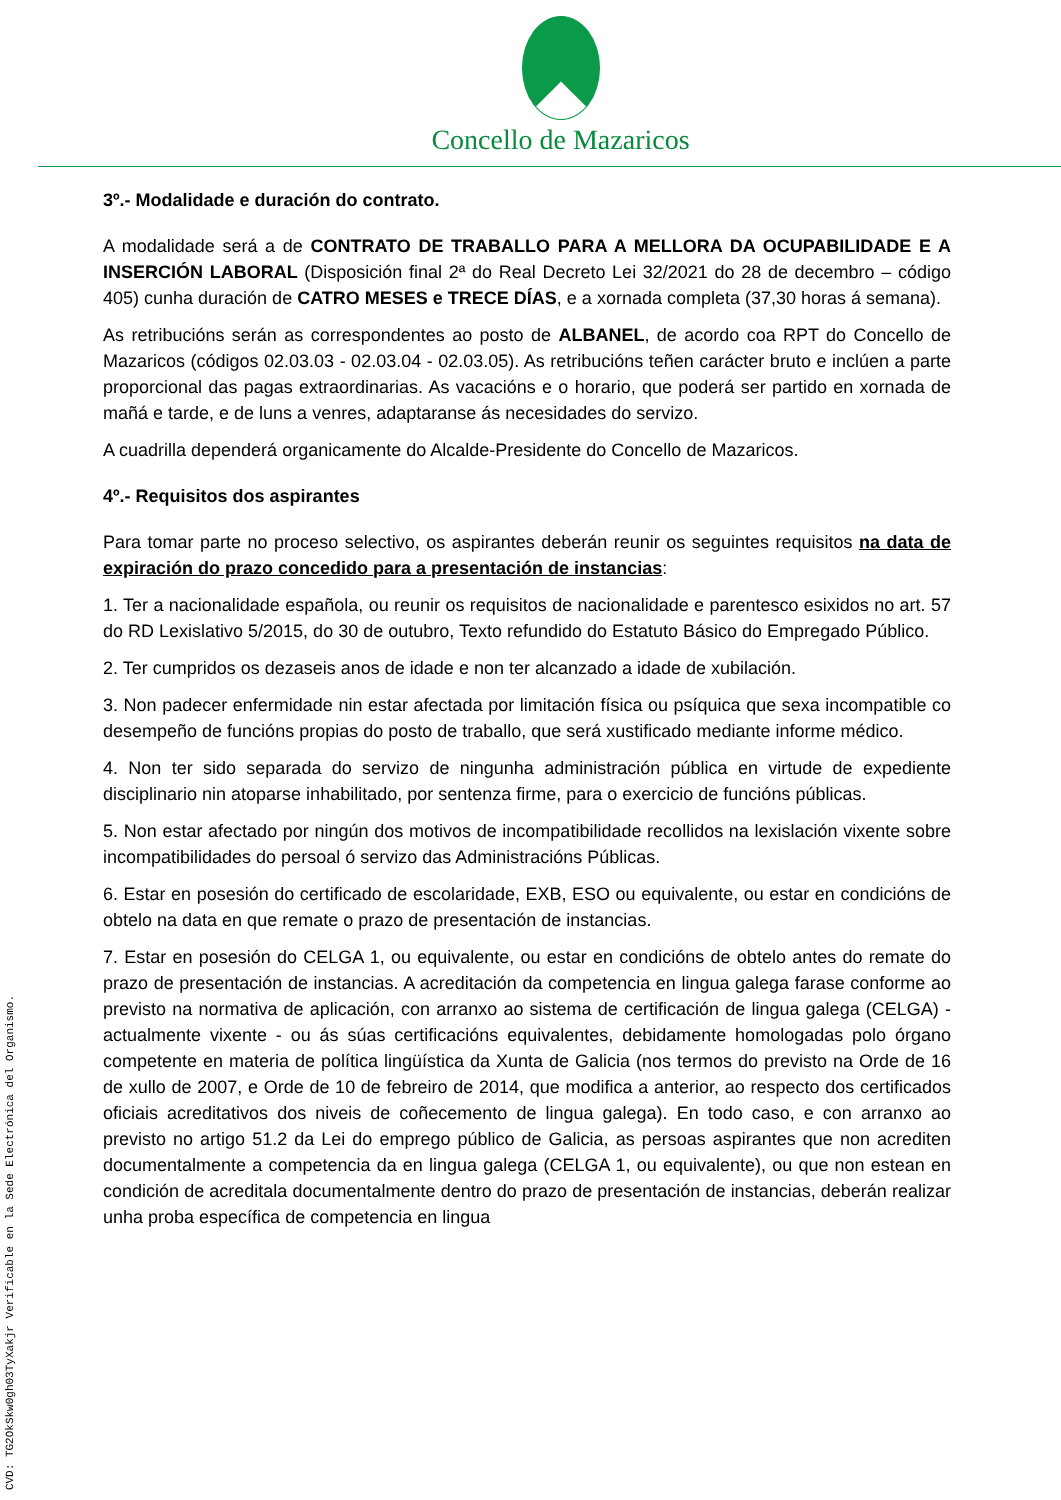Concello de Mazaricos
3º.- Modalidade e duración do contrato.
A modalidade será a de CONTRATO DE TRABALLO PARA A MELLORA DA OCUPABILIDADE E A INSERCIÓN LABORAL (Disposición final 2ª do Real Decreto Lei 32/2021 do 28 de decembro – código 405) cunha duración de CATRO MESES e TRECE DÍAS, e a xornada completa (37,30 horas á semana).
As retribucións serán as correspondentes ao posto de ALBANEL, de acordo coa RPT do Concello de Mazaricos (códigos 02.03.03 - 02.03.04 - 02.03.05). As retribucións teñen carácter bruto e inclúen a parte proporcional das pagas extraordinarias. As vacacións e o horario, que poderá ser partido en xornada de mañá e tarde, e de luns a venres, adaptaranse ás necesidades do servizo.
A cuadrilla dependerá organicamente do Alcalde-Presidente do Concello de Mazaricos.
4º.- Requisitos dos aspirantes
Para tomar parte no proceso selectivo, os aspirantes deberán reunir os seguintes requisitos na data de expiración do prazo concedido para a presentación de instancias:
1. Ter a nacionalidade española, ou reunir os requisitos de nacionalidade e parentesco esixidos no art. 57 do RD Lexislativo 5/2015, do 30 de outubro, Texto refundido do Estatuto Básico do Empregado Público.
2. Ter cumpridos os dezaseis anos de idade e non ter alcanzado a idade de xubilación.
3. Non padecer enfermidade nin estar afectada por limitación física ou psíquica que sexa incompatible co desempeño de funcións propias do posto de traballo, que será xustificado mediante informe médico.
4. Non ter sido separada do servizo de ningunha administración pública en virtude de expediente disciplinario nin atoparse inhabilitado, por sentenza firme, para o exercicio de funcións públicas.
5. Non estar afectado por ningún dos motivos de incompatibilidade recollidos na lexislación vixente sobre incompatibilidades do persoal ó servizo das Administracións Públicas.
6. Estar en posesión do certificado de escolaridade, EXB, ESO ou equivalente, ou estar en condicións de obtelo na data en que remate o prazo de presentación de instancias.
7. Estar en posesión do CELGA 1, ou equivalente, ou estar en condicións de obtelo antes do remate do prazo de presentación de instancias. A acreditación da competencia en lingua galega farase conforme ao previsto na normativa de aplicación, con arranxo ao sistema de certificación de lingua galega (CELGA) - actualmente vixente - ou ás súas certificacións equivalentes, debidamente homologadas polo órgano competente en materia de política lingüística da Xunta de Galicia (nos termos do previsto na Orde de 16 de xullo de 2007, e Orde de 10 de febreiro de 2014, que modifica a anterior, ao respecto dos certificados oficiais acreditativos dos niveis de coñecemento de lingua galega). En todo caso, e con arranxo ao previsto no artigo 51.2 da Lei do emprego público de Galicia, as persoas aspirantes que non acrediten documentalmente a competencia da en lingua galega (CELGA 1, ou equivalente), ou que non estean en condición de acreditala documentalmente dentro do prazo de presentación de instancias, deberán realizar unha proba específica de competencia en lingua
CVD: TG2OkSkw0gh03TyXakjr Verificable en la Sede Electrónica del Organismo.